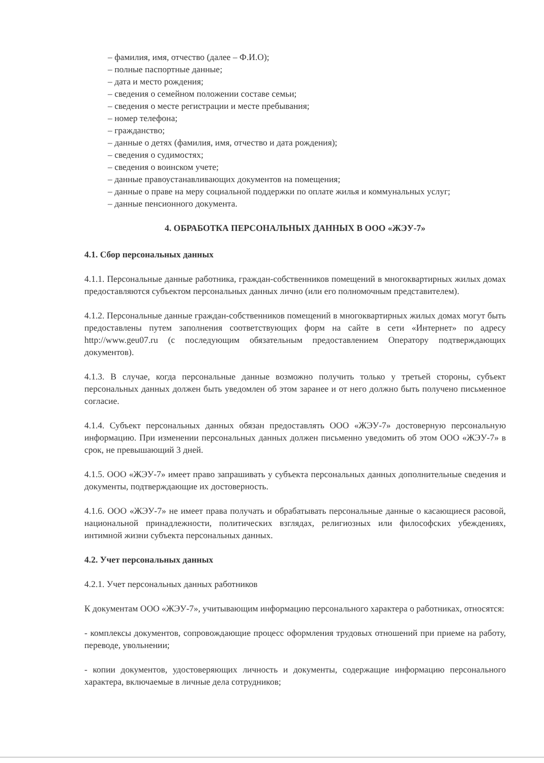– фамилия, имя, отчество (далее – Ф.И.О);
– полные паспортные данные;
– дата и место рождения;
– сведения о семейном положении составе семьи;
– сведения о месте регистрации и месте пребывания;
– номер телефона;
– гражданство;
– данные о детях (фамилия, имя, отчество и дата рождения);
– сведения о судимостях;
– сведения о воинском учете;
– данные правоустанавливающих документов на помещения;
– данные о праве на меру социальной поддержки по оплате жилья и коммунальных услуг;
– данные пенсионного документа.
4. ОБРАБОТКА ПЕРСОНАЛЬНЫХ ДАННЫХ В ООО «ЖЭУ-7»
4.1. Сбор персональных данных
4.1.1. Персональные данные работника, граждан-собственников помещений в многоквартирных жилых домах предоставляются субъектом персональных данных лично (или его полномочным представителем).
4.1.2. Персональные данные граждан-собственников помещений в многоквартирных жилых домах могут быть предоставлены путем заполнения соответствующих форм на сайте в сети «Интернет» по адресу http://www.geu07.ru (с последующим обязательным предоставлением Оператору подтверждающих документов).
4.1.3. В случае, когда персональные данные возможно получить только у третьей стороны, субъект персональных данных должен быть уведомлен об этом заранее и от него должно быть получено письменное согласие.
4.1.4. Субъект персональных данных обязан предоставлять ООО «ЖЭУ-7» достоверную персональную информацию. При изменении персональных данных должен письменно уведомить об этом ООО «ЖЭУ-7» в срок, не превышающий 3 дней.
4.1.5. ООО «ЖЭУ-7» имеет право запрашивать у субъекта персональных данных дополнительные сведения и документы, подтверждающие их достоверность.
4.1.6. ООО «ЖЭУ-7» не имеет права получать и обрабатывать персональные данные о касающиеся расовой, национальной принадлежности, политических взглядах, религиозных или философских убеждениях, интимной жизни субъекта персональных данных.
4.2. Учет персональных данных
4.2.1. Учет персональных данных работников
К документам ООО «ЖЭУ-7», учитывающим информацию персонального характера о работниках, относятся:
- комплексы документов, сопровождающие процесс оформления трудовых отношений при приеме на работу, переводе, увольнении;
- копии документов, удостоверяющих личность и документы, содержащие информацию персонального характера, включаемые в личные дела сотрудников;